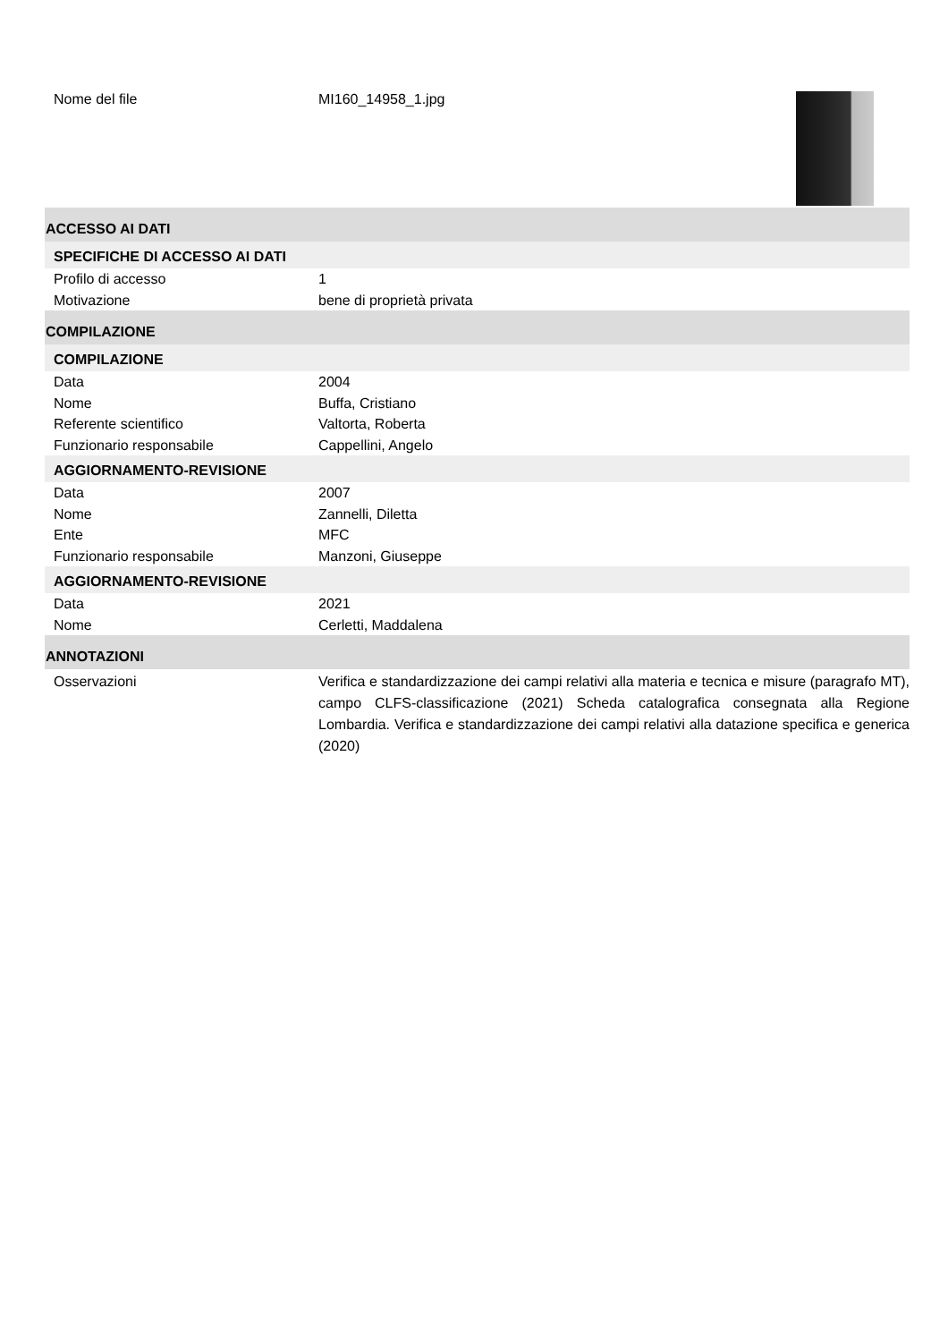Nome del file MI160_14958_1.jpg
ACCESSO AI DATI
SPECIFICHE DI ACCESSO AI DATI
Profilo di accesso 1
Motivazione bene di proprietà privata
COMPILAZIONE
COMPILAZIONE
Data 2004
Nome Buffa, Cristiano
Referente scientifico Valtorta, Roberta
Funzionario responsabile Cappellini, Angelo
AGGIORNAMENTO-REVISIONE
Data 2007
Nome Zannelli, Diletta
Ente MFC
Funzionario responsabile Manzoni, Giuseppe
AGGIORNAMENTO-REVISIONE
Data 2021
Nome Cerletti, Maddalena
ANNOTAZIONI
Osservazioni Verifica e standardizzazione dei campi relativi alla materia e tecnica e misure (paragrafo MT), campo CLFS-classificazione (2021) Scheda catalografica consegnata alla Regione Lombardia. Verifica e standardizzazione dei campi relativi alla datazione specifica e generica (2020)